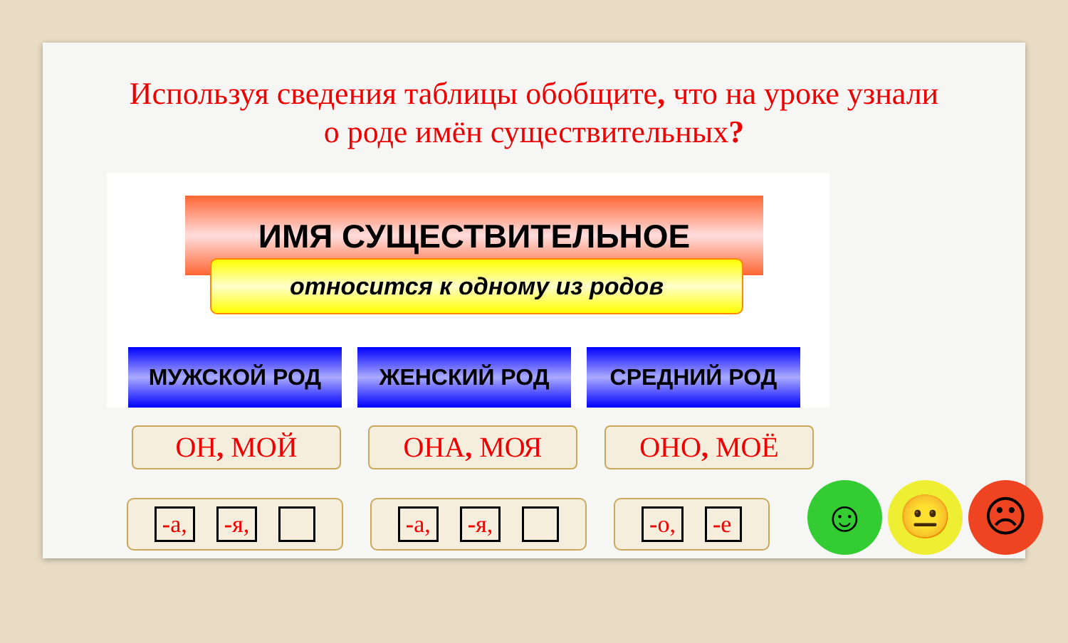Используя сведения таблицы обобщите, что на уроке узнали о роде имён существительных?
ИМЯ СУЩЕСТВИТЕЛЬНОЕ
относится к одному из родов
МУЖСКОЙ РОД ЖЕНСКИЙ РОД СРЕДНИЙ РОД
ОН, МОЙ ОНА, МОЯ ОНО, МОЁ
-а, -я, -а, -я, -о, -е
☺ 😐 ☹